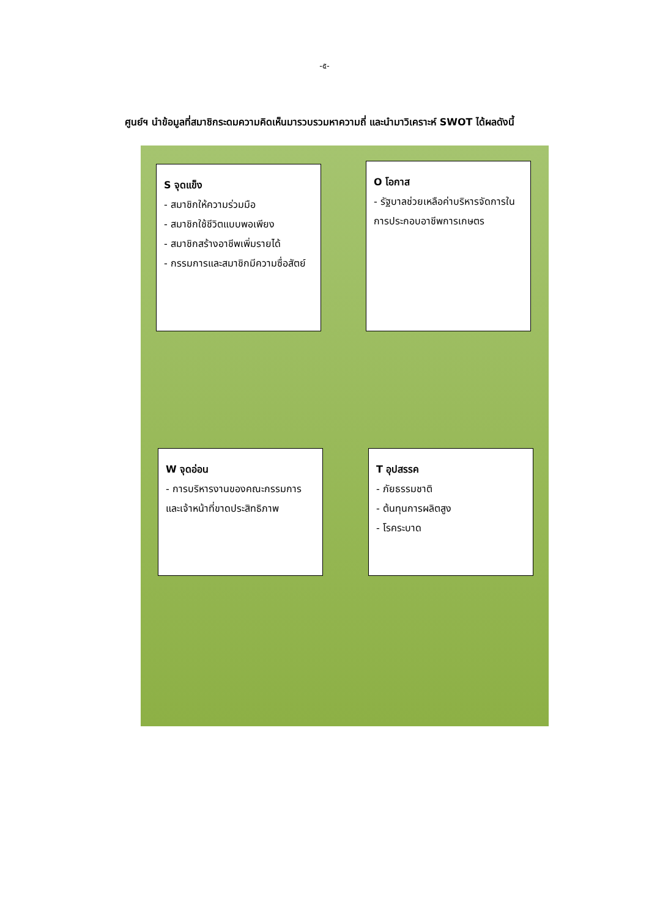-๕-
ศูนย์ฯ นำข้อมูลที่สมาชิกระดมความคิดเห็นมารวบรวมหาความถี่ และนำมาวิเคราะห์ SWOT ได้ผลดังนี้
S จุดแข็ง
- สมาชิกให้ความร่วมมือ
- สมาชิกใช้ชีวิตแบบพอเพียง
- สมาชิกสร้างอาชีพเพิ่มรายได้
- กรรมการและสมาชิกมีความซื่อสัตย์
O โอกาส
- รัฐบาลช่วยเหลือค่าบริหารจัดการในการประกอบอาชีพการเกษตร
W จุดอ่อน
- การบริหารงานของคณะกรรมการและเจ้าหน้าที่ขาดประสิทธิภาพ
T อุปสรรค
- ภัยธรรมชาติ
- ต้นทุนการผลิตสูง
- โรคระบาด